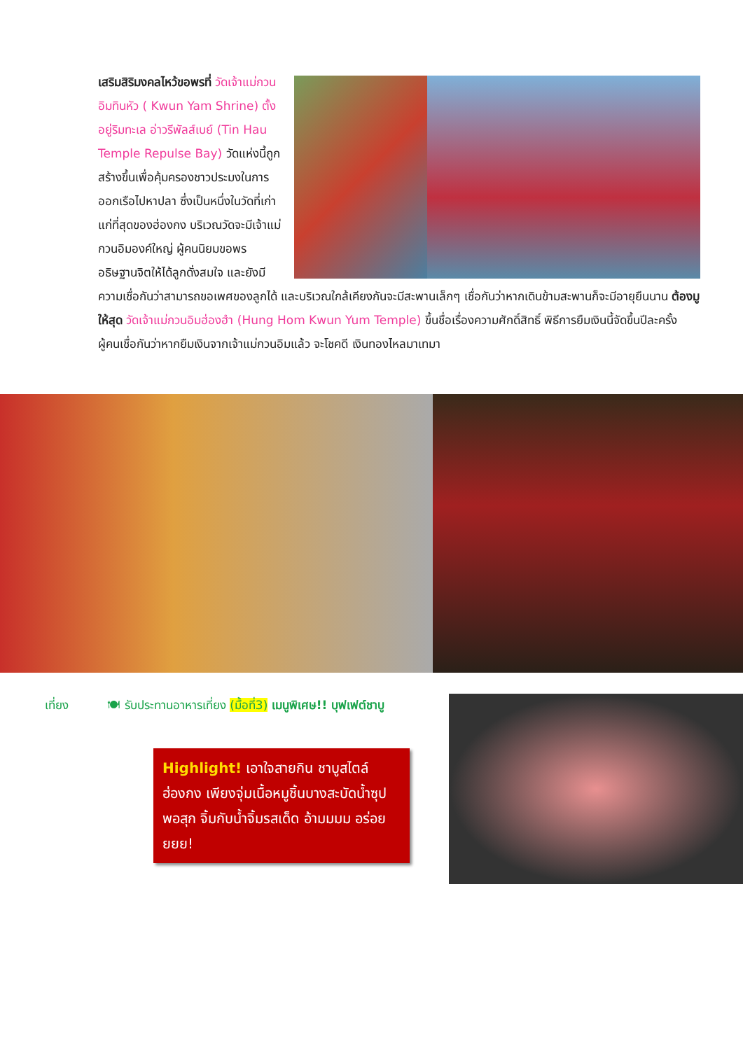เสริมสิริมงคลไหว้ขอพรที่ วัดเจ้าแม่กวนอิมทินหัว ( Kwun Yam Shrine) ตั้งอยู่ริมทะเล อ่าวรีพัลส์เบย์ (Tin Hau Temple Repulse Bay) วัดแห่งนี้ถูกสร้างขึ้นเพื่อคุ้มครองชาวประมงในการออกเรือไปหาปลา ซึ่งเป็นหนึ่งในวัดที่เก่าแก่ที่สุดของฮ่องกง บริเวณวัดจะมีเจ้าแม่กวนอิมองค์ใหญ่ ผู้คนนิยมขอพรอธิษฐานจิตให้ได้ลูกดั่งสมใจ และยังมีความเชื่อกันว่าสามารถขอเพศของลูกได้ และบริเวณใกล้เคียงกันจะมีสะพานเล็กๆ เชื่อกันว่าหากเดินข้ามสะพานก็จะมีอายุยืนนาน ต้องมูให้สุด วัดเจ้าแม่กวนอิมฮ่องฮำ (Hung Hom Kwun Yum Temple) ขึ้นชื่อเรื่องความศักดิ์สิทธิ์ พิธีการยืมเงินนี้จัดขึ้นปีละครั้ง ผู้คนเชื่อกันว่าหากยืมเงินจากเจ้าแม่กวนอิมแล้ว จะโชคดี เงินทองไหลมาเทมา
เที่ยง 🍽 รับประทานอาหารเที่ยง (มื้อที่3) เมนูพิเศษ!! บุฟเฟต์ชาบู
Highlight! เอาใจสายกิน ชาบูสไตล์ฮ่องกง เพียงจุ่มเนื้อหมูชิ้นบางสะบัดน้ำซุป พอสุก จิ้มกับน้ำจิ้มรสเด็ด อ้ามมมม อร่อยยยย!